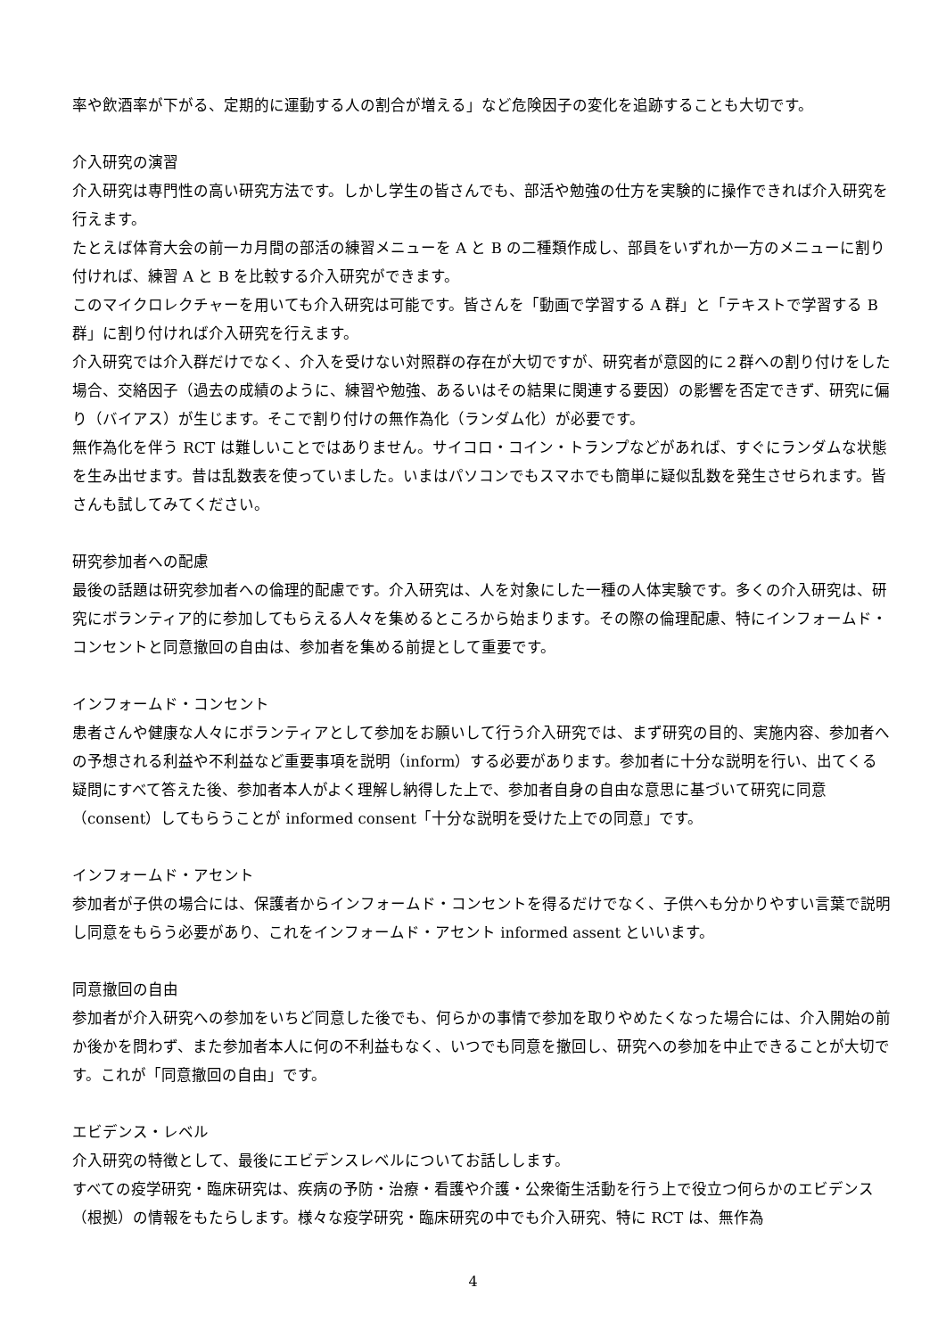率や飲酒率が下がる、定期的に運動する人の割合が増える」など危険因子の変化を追跡することも大切です。
介入研究の演習
介入研究は専門性の高い研究方法です。しかし学生の皆さんでも、部活や勉強の仕方を実験的に操作できれば介入研究を行えます。
たとえば体育大会の前一カ月間の部活の練習メニューを A と B の二種類作成し、部員をいずれか一方のメニューに割り付ければ、練習 A と B を比較する介入研究ができます。
このマイクロレクチャーを用いても介入研究は可能です。皆さんを「動画で学習する A 群」と「テキストで学習する B 群」に割り付ければ介入研究を行えます。
介入研究では介入群だけでなく、介入を受けない対照群の存在が大切ですが、研究者が意図的に２群への割り付けをした場合、交絡因子（過去の成績のように、練習や勉強、あるいはその結果に関連する要因）の影響を否定できず、研究に偏り（バイアス）が生じます。そこで割り付けの無作為化（ランダム化）が必要です。
無作為化を伴う RCT は難しいことではありません。サイコロ・コイン・トランプなどがあれば、すぐにランダムな状態を生み出せます。昔は乱数表を使っていました。いまはパソコンでもスマホでも簡単に疑似乱数を発生させられます。皆さんも試してみてください。
研究参加者への配慮
最後の話題は研究参加者への倫理的配慮です。介入研究は、人を対象にした一種の人体実験です。多くの介入研究は、研究にボランティア的に参加してもらえる人々を集めるところから始まります。その際の倫理配慮、特にインフォームド・コンセントと同意撤回の自由は、参加者を集める前提として重要です。
インフォームド・コンセント
患者さんや健康な人々にボランティアとして参加をお願いして行う介入研究では、まず研究の目的、実施内容、参加者への予想される利益や不利益など重要事項を説明（inform）する必要があります。参加者に十分な説明を行い、出てくる疑問にすべて答えた後、参加者本人がよく理解し納得した上で、参加者自身の自由な意思に基づいて研究に同意（consent）してもらうことが informed consent「十分な説明を受けた上での同意」です。
インフォームド・アセント
参加者が子供の場合には、保護者からインフォームド・コンセントを得るだけでなく、子供へも分かりやすい言葉で説明し同意をもらう必要があり、これをインフォームド・アセント informed assent といいます。
同意撤回の自由
参加者が介入研究への参加をいちど同意した後でも、何らかの事情で参加を取りやめたくなった場合には、介入開始の前か後かを問わず、また参加者本人に何の不利益もなく、いつでも同意を撤回し、研究への参加を中止できることが大切です。これが「同意撤回の自由」です。
エビデンス・レベル
介入研究の特徴として、最後にエビデンスレベルについてお話しします。
すべての疫学研究・臨床研究は、疾病の予防・治療・看護や介護・公衆衛生活動を行う上で役立つ何らかのエビデンス（根拠）の情報をもたらします。様々な疫学研究・臨床研究の中でも介入研究、特に RCT は、無作為
4